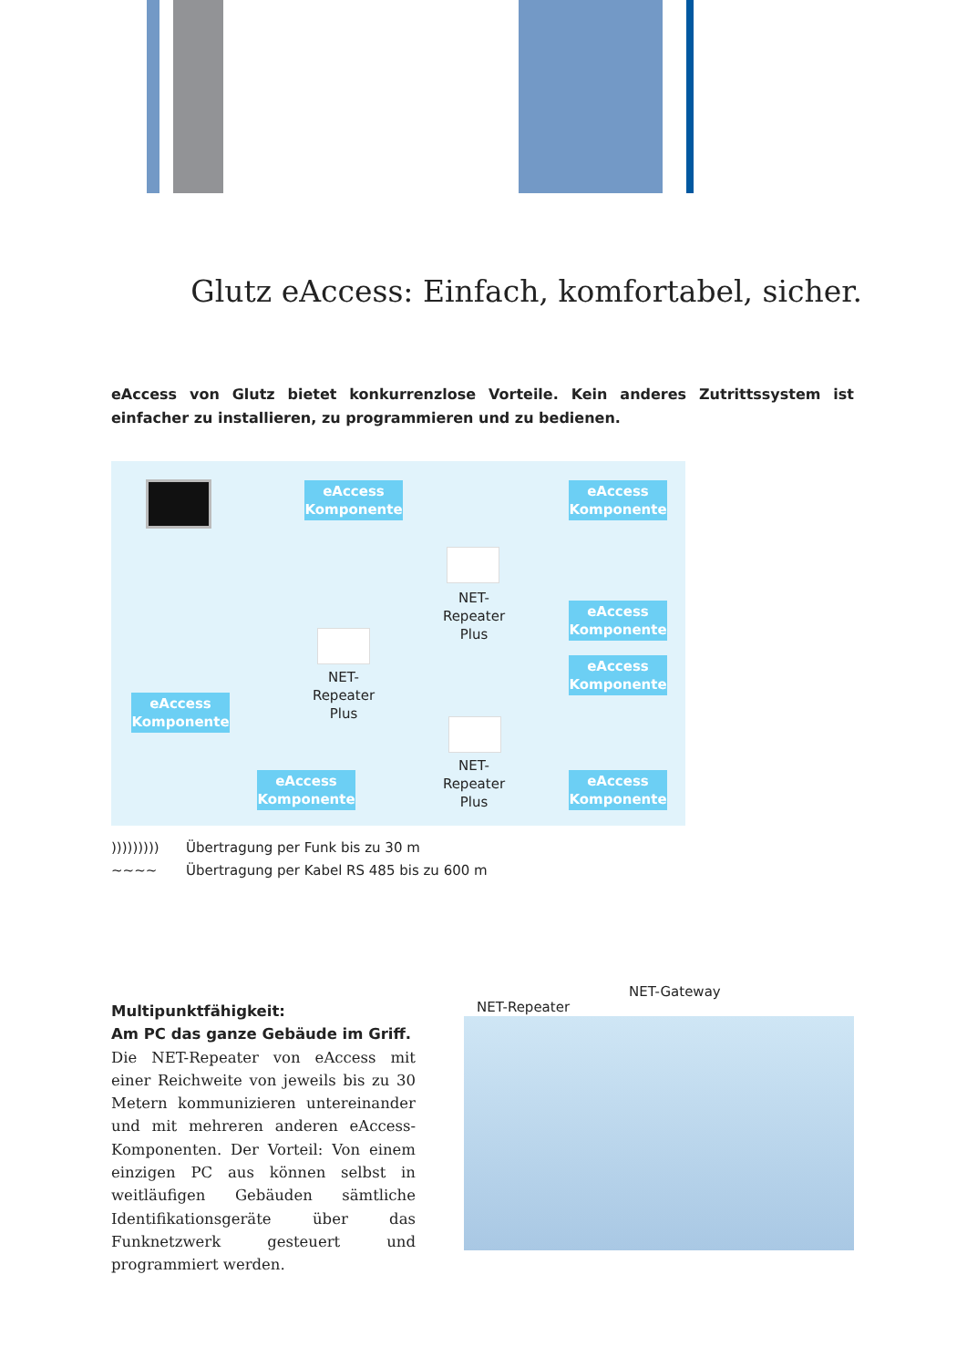Glutz eAccess: Einfach, komfortabel, sicher.
eAccess von Glutz bietet konkurrenzlose Vorteile. Kein anderes Zutrittssystem ist einfacher zu installieren, zu programmieren und zu bedienen.
eAccess Komponente
eAccess Komponente
NET-
Repeater
Plus
eAccess Komponente
eAccess Komponente
NET-
Repeater
Plus
eAccess Komponente
NET-
Repeater
Plus
eAccess Komponente
eAccess Komponente
))))))))) Übertragung per Funk bis zu 30 m
~~~~ Übertragung per Kabel RS 485 bis zu 600 m
Multipunktfähigkeit:
Am PC das ganze Gebäude im Griff.
Die NET-Repeater von eAccess mit einer Reichweite von jeweils bis zu 30 Metern kommunizieren untereinander und mit mehreren anderen eAccess-Komponenten. Der Vorteil: Von einem einzigen PC aus können selbst in weitläufigen Gebäuden sämtliche Identifikationsgeräte über das Funknetzwerk gesteuert und programmiert werden.
NET-Gateway
NET-Repeater